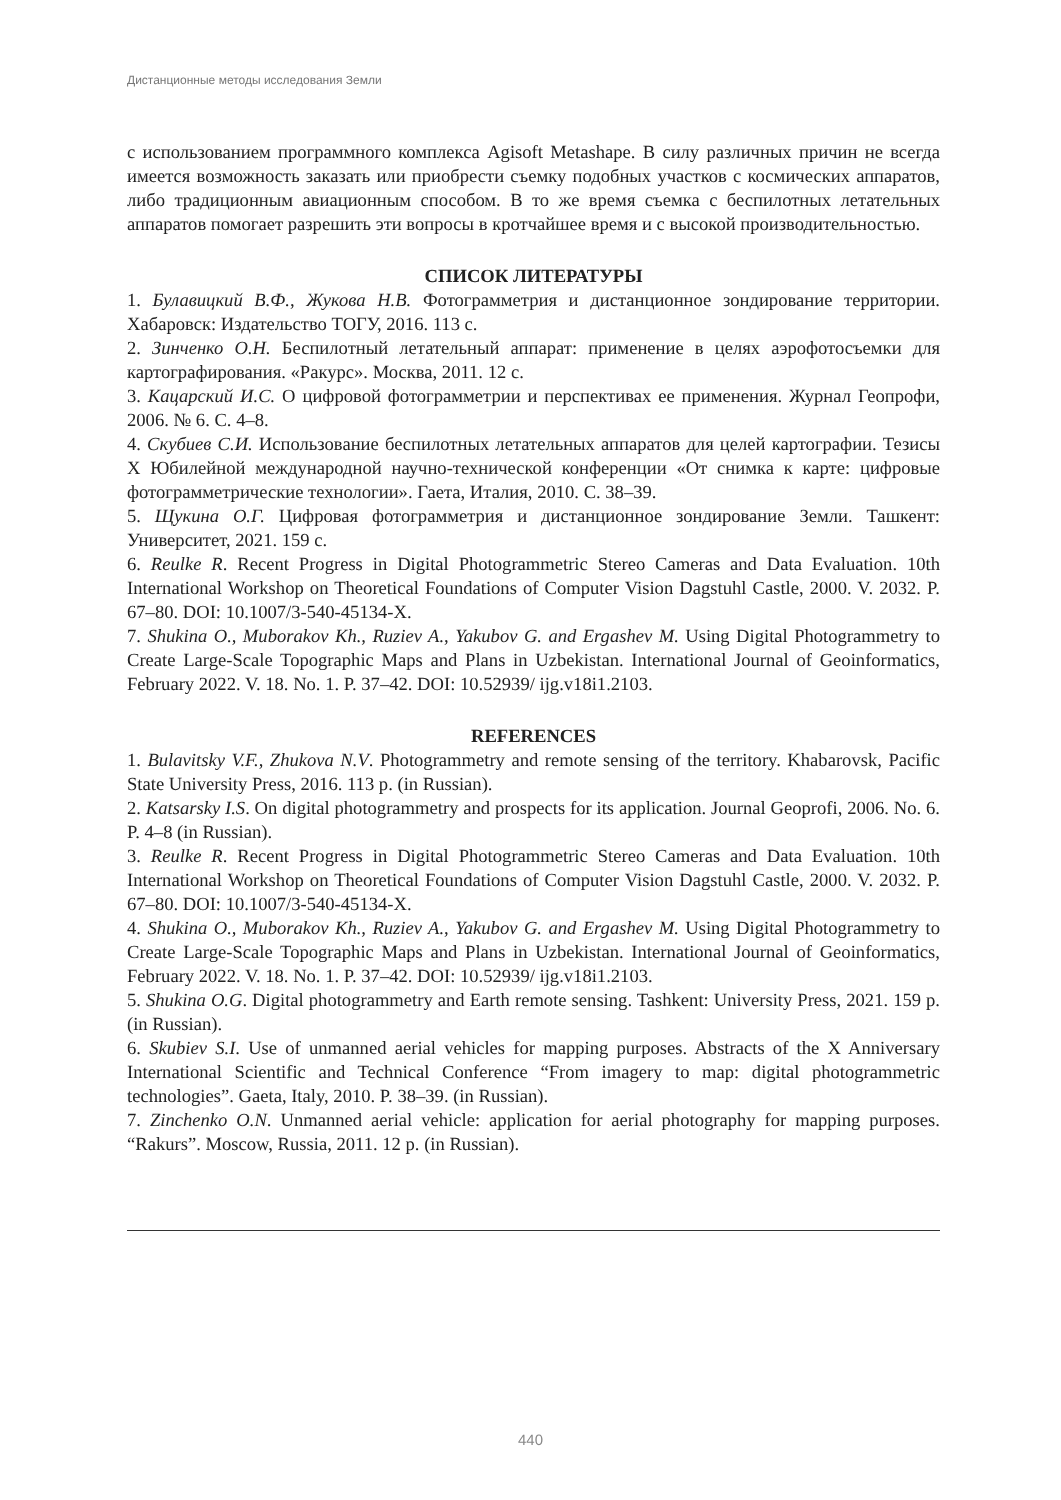Дистанционные методы исследования Земли
с использованием программного комплекса Agisoft Metashape. В силу различных причин не всегда имеется возможность заказать или приобрести съемку подобных участков с космических аппаратов, либо традиционным авиационным способом. В то же время съемка с беспилотных летательных аппаратов помогает разрешить эти вопросы в кротчайшее время и с высокой производительностью.
СПИСОК ЛИТЕРАТУРЫ
1. Булавицкий В.Ф., Жукова Н.В. Фотограмметрия и дистанционное зондирование территории. Хабаровск: Издательство ТОГУ, 2016. 113 с.
2. Зинченко О.Н. Беспилотный летательный аппарат: применение в целях аэрофотосъемки для картографирования. «Ракурс». Москва, 2011. 12 с.
3. Кацарский И.С. О цифровой фотограмметрии и перспективах ее применения. Журнал Геопрофи, 2006. № 6. С. 4–8.
4. Скубиев С.И. Использование беспилотных летательных аппаратов для целей картографии. Тезисы X Юбилейной международной научно-технической конференции «От снимка к карте: цифровые фотограмметрические технологии». Гаета, Италия, 2010. С. 38–39.
5. Щукина О.Г. Цифровая фотограмметрия и дистанционное зондирование Земли. Ташкент: Университет, 2021. 159 с.
6. Reulke R. Recent Progress in Digital Photogrammetric Stereo Cameras and Data Evaluation. 10th International Workshop on Theoretical Foundations of Computer Vision Dagstuhl Castle, 2000. V. 2032. P. 67–80. DOI: 10.1007/3-540-45134-X.
7. Shukina O., Muborakov Kh., Ruziev A., Yakubov G. and Ergashev M. Using Digital Photogrammetry to Create Large-Scale Topographic Maps and Plans in Uzbekistan. International Journal of Geoinformatics, February 2022. V. 18. No. 1. P. 37–42. DOI: 10.52939/ ijg.v18i1.2103.
REFERENCES
1. Bulavitsky V.F., Zhukova N.V. Photogrammetry and remote sensing of the territory. Khabarovsk, Pacific State University Press, 2016. 113 p. (in Russian).
2. Katsarsky I.S. On digital photogrammetry and prospects for its application. Journal Geoprofi, 2006. No. 6. P. 4–8 (in Russian).
3. Reulke R. Recent Progress in Digital Photogrammetric Stereo Cameras and Data Evaluation. 10th International Workshop on Theoretical Foundations of Computer Vision Dagstuhl Castle, 2000. V. 2032. P. 67–80. DOI: 10.1007/3-540-45134-X.
4. Shukina O., Muborakov Kh., Ruziev A., Yakubov G. and Ergashev M. Using Digital Photogrammetry to Create Large-Scale Topographic Maps and Plans in Uzbekistan. International Journal of Geoinformatics, February 2022. V. 18. No. 1. P. 37–42. DOI: 10.52939/ ijg.v18i1.2103.
5. Shukina O.G. Digital photogrammetry and Earth remote sensing. Tashkent: University Press, 2021. 159 p. (in Russian).
6. Skubiev S.I. Use of unmanned aerial vehicles for mapping purposes. Abstracts of the X Anniversary International Scientific and Technical Conference “From imagery to map: digital photogrammetric technologies”. Gaeta, Italy, 2010. P. 38–39. (in Russian).
7. Zinchenko O.N. Unmanned aerial vehicle: application for aerial photography for mapping purposes. “Rakurs”. Moscow, Russia, 2011. 12 p. (in Russian).
440